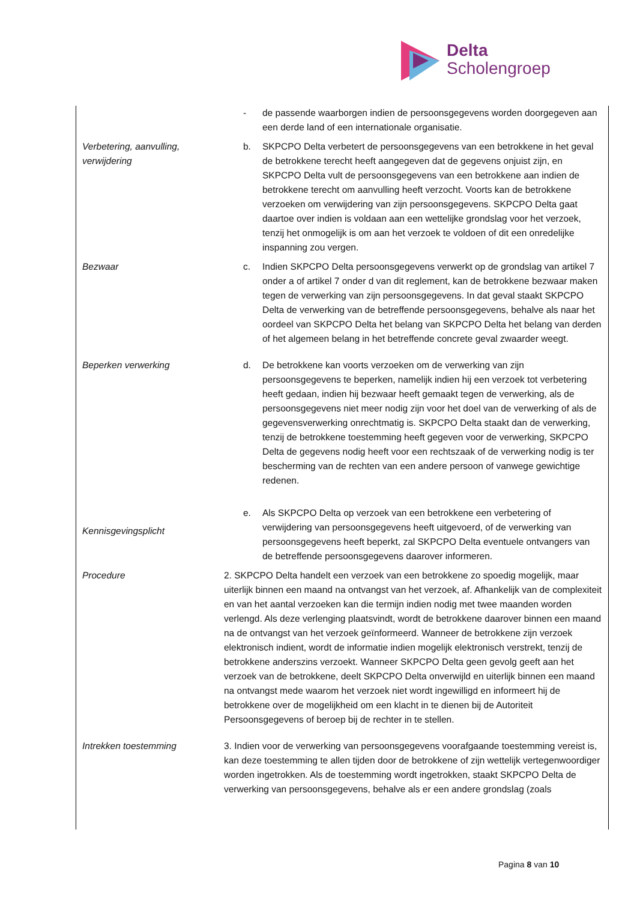Delta
Scholengroep
- de passende waarborgen indien de persoonsgegevens worden doorgegeven aan een derde land of een internationale organisatie.
Verbetering, aanvulling, verwijdering
b. SKPCPO Delta verbetert de persoonsgegevens van een betrokkene in het geval de betrokkene terecht heeft aangegeven dat de gegevens onjuist zijn, en SKPCPO Delta vult de persoonsgegevens van een betrokkene aan indien de betrokkene terecht om aanvulling heeft verzocht. Voorts kan de betrokkene verzoeken om verwijdering van zijn persoonsgegevens. SKPCPO Delta gaat daartoe over indien is voldaan aan een wettelijke grondslag voor het verzoek, tenzij het onmogelijk is om aan het verzoek te voldoen of dit een onredelijke inspanning zou vergen.
Bezwaar c. Indien SKPCPO Delta persoonsgegevens verwerkt op de grondslag van artikel 7 onder a of artikel 7 onder d van dit reglement, kan de betrokkene bezwaar maken tegen de verwerking van zijn persoonsgegevens. In dat geval staakt SKPCPO Delta de verwerking van de betreffende persoonsgegevens, behalve als naar het oordeel van SKPCPO Delta het belang van SKPCPO Delta het belang van derden of het algemeen belang in het betreffende concrete geval zwaarder weegt.
Beperken verwerking d. De betrokkene kan voorts verzoeken om de verwerking van zijn persoonsgegevens te beperken, namelijk indien hij een verzoek tot verbetering heeft gedaan, indien hij bezwaar heeft gemaakt tegen de verwerking, als de persoonsgegevens niet meer nodig zijn voor het doel van de verwerking of als de gegevensverwerking onrechtmatig is. SKPCPO Delta staakt dan de verwerking, tenzij de betrokkene toestemming heeft gegeven voor de verwerking, SKPCPO Delta de gegevens nodig heeft voor een rechtszaak of de verwerking nodig is ter bescherming van de rechten van een andere persoon of vanwege gewichtige redenen.
Kennisgevingsplicht
e. Als SKPCPO Delta op verzoek van een betrokkene een verbetering of verwijdering van persoonsgegevens heeft uitgevoerd, of de verwerking van persoonsgegevens heeft beperkt, zal SKPCPO Delta eventuele ontvangers van de betreffende persoonsgegevens daarover informeren.
Procedure 2. SKPCPO Delta handelt een verzoek van een betrokkene zo spoedig mogelijk, maar uiterlijk binnen een maand na ontvangst van het verzoek, af. Afhankelijk van de complexiteit en van het aantal verzoeken kan die termijn indien nodig met twee maanden worden verlengd. Als deze verlenging plaatsvindt, wordt de betrokkene daarover binnen een maand na de ontvangst van het verzoek geïnformeerd. Wanneer de betrokkene zijn verzoek elektronisch indient, wordt de informatie indien mogelijk elektronisch verstrekt, tenzij de betrokkene anderszins verzoekt. Wanneer SKPCPO Delta geen gevolg geeft aan het verzoek van de betrokkene, deelt SKPCPO Delta onverwijld en uiterlijk binnen een maand na ontvangst mede waarom het verzoek niet wordt ingewilligd en informeert hij de betrokkene over de mogelijkheid om een klacht in te dienen bij de Autoriteit Persoonsgegevens of beroep bij de rechter in te stellen.
Intrekken toestemming 3. Indien voor de verwerking van persoonsgegevens voorafgaande toestemming vereist is, kan deze toestemming te allen tijden door de betrokkene of zijn wettelijk vertegenwoordiger worden ingetrokken. Als de toestemming wordt ingetrokken, staakt SKPCPO Delta de verwerking van persoonsgegevens, behalve als er een andere grondslag (zoals
Pagina 8 van 10